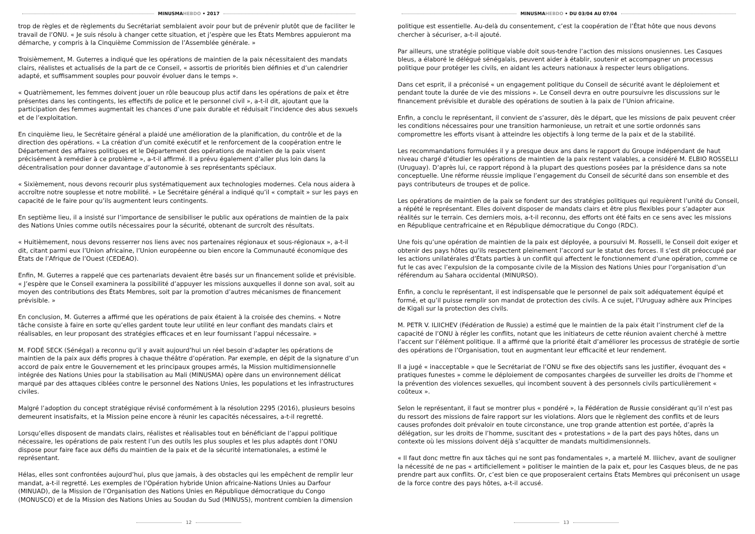MINUSMAHEBDO • 2017
trop de règles et de règlements du Secrétariat semblaient avoir pour but de prévenir plutôt que de faciliter le travail de l’ONU. « Je suis résolu à changer cette situation, et j’espère que les États Membres appuieront ma démarche, y compris à la Cinquième Commission de l’Assemblée générale. »
Troisièmement, M. Guterres a indiqué que les opérations de maintien de la paix nécessitaient des mandats clairs, réalistes et actualisés de la part de ce Conseil, « assortis de priorités bien définies et d’un calendrier adapté, et suffisamment souples pour pouvoir évoluer dans le temps ».
« Quatrièmement, les femmes doivent jouer un rôle beaucoup plus actif dans les opérations de paix et être présentes dans les contingents, les effectifs de police et le personnel civil », a-t-il dit, ajoutant que la participation des femmes augmentait les chances d’une paix durable et réduisait l’incidence des abus sexuels et de l’exploitation.
En cinquième lieu, le Secrétaire général a plaidé une amélioration de la planification, du contrôle et de la direction des opérations. « La création d’un comité exécutif et le renforcement de la coopération entre le Département des affaires politiques et le Département des opérations de maintien de la paix visent précisément à remédier à ce problème », a-t-il affirmé. Il a prévu également d’aller plus loin dans la décentralisation pour donner davantage d’autonomie à ses représentants spéciaux.
« Sixièmement, nous devons recourir plus systématiquement aux technologies modernes. Cela nous aidera à accroître notre souplesse et notre mobilité. » Le Secrétaire général a indiqué qu’il « comptait » sur les pays en capacité de le faire pour qu’ils augmentent leurs contingents.
En septième lieu, il a insisté sur l’importance de sensibiliser le public aux opérations de maintien de la paix des Nations Unies comme outils nécessaires pour la sécurité, obtenant de surcroît des résultats.
« Huitièmement, nous devons resserrer nos liens avec nos partenaires régionaux et sous-régionaux », a-t-il dit, citant parmi eux l’Union africaine, l’Union européenne ou bien encore la Communauté économique des États de l’Afrique de l’Ouest (CEDEAO).
Enfin, M. Guterres a rappelé que ces partenariats devaient être basés sur un financement solide et prévisible. « J’espère que le Conseil examinera la possibilité d’appuyer les missions auxquelles il donne son aval, soit au moyen des contributions des États Membres, soit par la promotion d’autres mécanismes de financement prévisible. »
En conclusion, M. Guterres a affirmé que les opérations de paix étaient à la croisée des chemins. « Notre tâche consiste à faire en sorte qu’elles gardent toute leur utilité en leur confiant des mandats clairs et réalisables, en leur proposant des stratégies efficaces et en leur fournissant l’appui nécessaire. »
M. FODÉ SECK (Sénégal) a reconnu qu’il y avait aujourd’hui un réel besoin d’adapter les opérations de maintien de la paix aux défis propres à chaque théâtre d’opération. Par exemple, en dépit de la signature d’un accord de paix entre le Gouvernement et les principaux groupes armés, la Mission multidimensionnelle intégrée des Nations Unies pour la stabilisation au Mali (MINUSMA) opère dans un environnement délicat marqué par des attaques ciblées contre le personnel des Nations Unies, les populations et les infrastructures civiles.
Malgré l’adoption du concept stratégique révisé conformément à la résolution 2295 (2016), plusieurs besoins demeurent insatisfaits, et la Mission peine encore à réunir les capacités nécessaires, a-t-il regretté.
Lorsqu’elles disposent de mandats clairs, réalistes et réalisables tout en bénéficiant de l’appui politique nécessaire, les opérations de paix restent l’un des outils les plus souples et les plus adaptés dont l’ONU dispose pour faire face aux défis du maintien de la paix et de la sécurité internationales, a estimé le représentant.
Hélas, elles sont confrontées aujourd’hui, plus que jamais, à des obstacles qui les empêchent de remplir leur mandat, a-t-il regretté. Les exemples de l’Opération hybride Union africaine-Nations Unies au Darfour (MINUAD), de la Mission de l’Organisation des Nations Unies en République démocratique du Congo (MONUSCO) et de la Mission des Nations Unies au Soudan du Sud (MINUSS), montrent combien la dimension
12
MINUSMAHEBDO • DU 03/04 AU 07/04
politique est essentielle. Au-delà du consentement, c’est la coopération de l’État hôte que nous devons chercher à sécuriser, a-t-il ajouté.
Par ailleurs, une stratégie politique viable doit sous-tendre l’action des missions onusiennes. Les Casques bleus, a élaboré le délégué sénégalais, peuvent aider à établir, soutenir et accompagner un processus politique pour protéger les civils, en aidant les acteurs nationaux à respecter leurs obligations.
Dans cet esprit, il a préconisé « un engagement politique du Conseil de sécurité avant le déploiement et pendant toute la durée de vie des missions ». Le Conseil devra en outre poursuivre les discussions sur le financement prévisible et durable des opérations de soutien à la paix de l’Union africaine.
Enfin, a conclu le représentant, il convient de s’assurer, dès le départ, que les missions de paix peuvent créer les conditions nécessaires pour une transition harmonieuse, un retrait et une sortie ordonnés sans compromettre les efforts visant à atteindre les objectifs à long terme de la paix et de la stabilité.
Les recommandations formulées il y a presque deux ans dans le rapport du Groupe indépendant de haut niveau chargé d’étudier les opérations de maintien de la paix restent valables, a considéré M. ELBIO ROSSELLI (Uruguay). D’après lui, ce rapport répond à la plupart des questions posées par la présidence dans sa note conceptuelle. Une réforme réussie implique l’engagement du Conseil de sécurité dans son ensemble et des pays contributeurs de troupes et de police.
Les opérations de maintien de la paix se fondent sur des stratégies politiques qui requièrent l’unité du Conseil, a répété le représentant. Elles doivent disposer de mandats clairs et être plus flexibles pour s’adapter aux réalités sur le terrain. Ces derniers mois, a-t-il reconnu, des efforts ont été faits en ce sens avec les missions en République centrafricaine et en République démocratique du Congo (RDC).
Une fois qu’une opération de maintien de la paix est déployée, a poursuivi M. Rosselli, le Conseil doit exiger et obtenir des pays hôtes qu’ils respectent pleinement l’accord sur le statut des forces. Il s’est dit préoccupé par les actions unilatérales d’États parties à un conflit qui affectent le fonctionnement d’une opération, comme ce fut le cas avec l’expulsion de la composante civile de la Mission des Nations Unies pour l’organisation d’un référendum au Sahara occidental (MINURSO).
Enfin, a conclu le représentant, il est indispensable que le personnel de paix soit adéquatement équipé et formé, et qu’il puisse remplir son mandat de protection des civils. À ce sujet, l’Uruguay adhère aux Principes de Kigali sur la protection des civils.
M. PETR V. ILIICHEV (Fédération de Russie) a estimé que le maintien de la paix était l’instrument clef de la capacité de l’ONU à régler les conflits, notant que les initiateurs de cette réunion avaient cherché à mettre l’accent sur l’élément politique. Il a affirmé que la priorité était d’améliorer les processus de stratégie de sortie des opérations de l’Organisation, tout en augmentant leur efficacité et leur rendement.
Il a jugé « inacceptable » que le Secrétariat de l’ONU se fixe des objectifs sans les justifier, évoquant des « pratiques funestes » comme le déploiement de composantes chargées de surveiller les droits de l’homme et la prévention des violences sexuelles, qui incombent souvent à des personnels civils particulièrement « coûteux ».
Selon le représentant, il faut se montrer plus « pondéré », la Fédération de Russie considérant qu’il n’est pas du ressort des missions de faire rapport sur les violations. Alors que le règlement des conflits et de leurs causes profondes doit prévaloir en toute circonstance, une trop grande attention est portée, d’après la délégation, sur les droits de l’homme, suscitant des « protestations » de la part des pays hôtes, dans un contexte où les missions doivent déjà s’acquitter de mandats multidimensionnels.
« Il faut donc mettre fin aux tâches qui ne sont pas fondamentales », a martelé M. Iliichev, avant de souligner la nécessité de ne pas « artificiellement » politiser le maintien de la paix et, pour les Casques bleus, de ne pas prendre part aux conflits. Or, c’est bien ce que proposeraient certains États Membres qui préconisent un usage de la force contre des pays hôtes, a-t-il accusé.
13